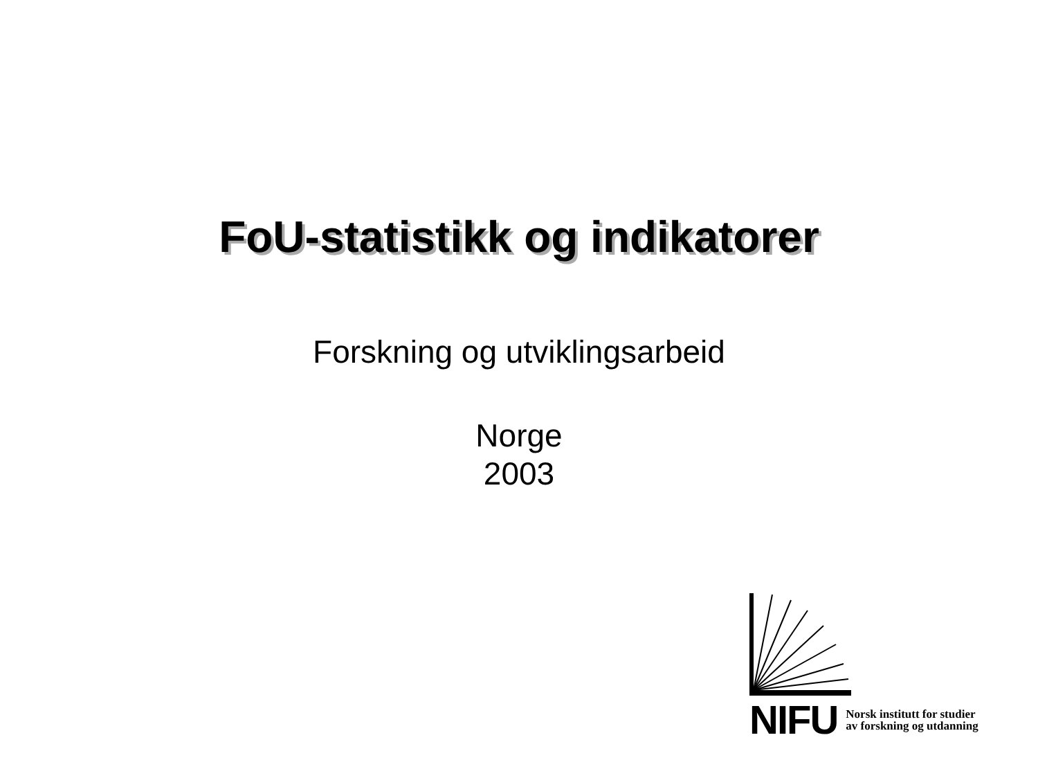FoU-statistikk og indikatorer
Forskning og utviklingsarbeid
Norge
2003
NIFU Norsk institutt for studier
av forskning og utdanning